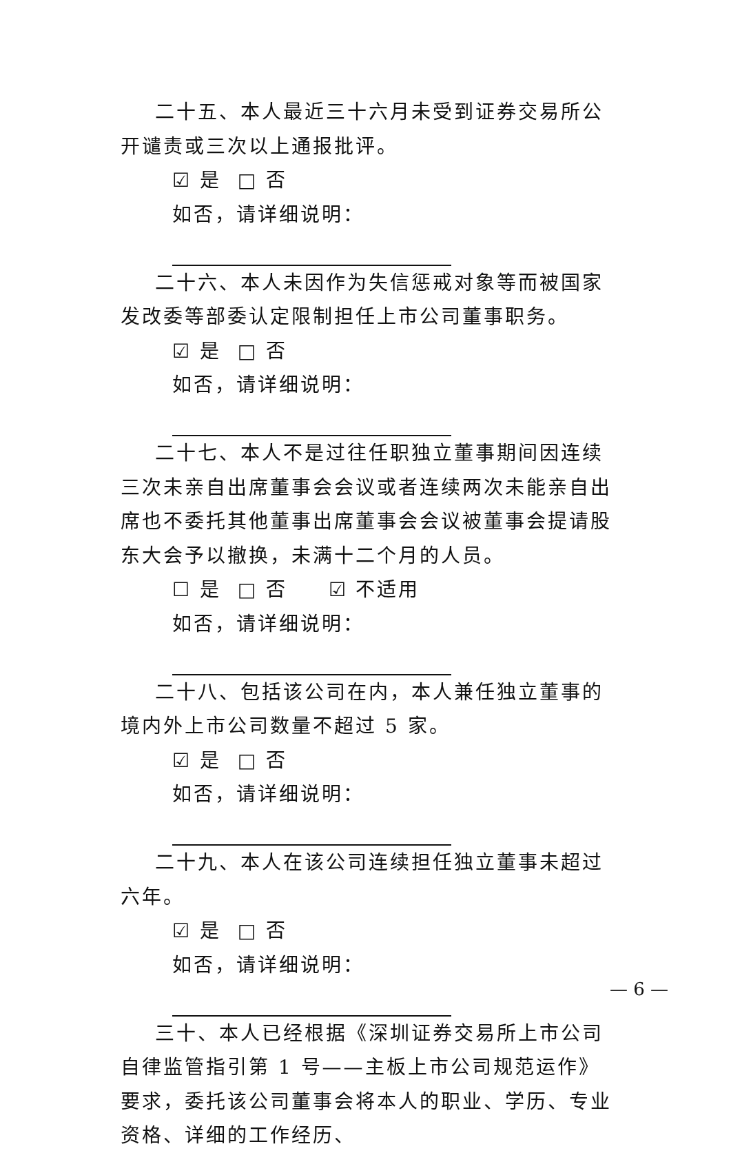二十五、本人最近三十六月未受到证券交易所公开谴责或三次以上通报批评。
☑ 是 □ 否
如否，请详细说明：
二十六、本人未因作为失信惩戒对象等而被国家发改委等部委认定限制担任上市公司董事职务。
☑ 是 □ 否
如否，请详细说明：
二十七、本人不是过往任职独立董事期间因连续三次未亲自出席董事会会议或者连续两次未能亲自出席也不委托其他董事出席董事会会议被董事会提请股东大会予以撤换，未满十二个月的人员。
☐ 是 □ 否 ☑ 不适用
如否，请详细说明：
二十八、包括该公司在内，本人兼任独立董事的境内外上市公司数量不超过 5 家。
☑ 是 □ 否
如否，请详细说明：
二十九、本人在该公司连续担任独立董事未超过六年。
☑ 是 □ 否
如否，请详细说明：
三十、本人已经根据《深圳证券交易所上市公司自律监管指引第 1 号——主板上市公司规范运作》要求，委托该公司董事会将本人的职业、学历、专业资格、详细的工作经历、
— 6 —